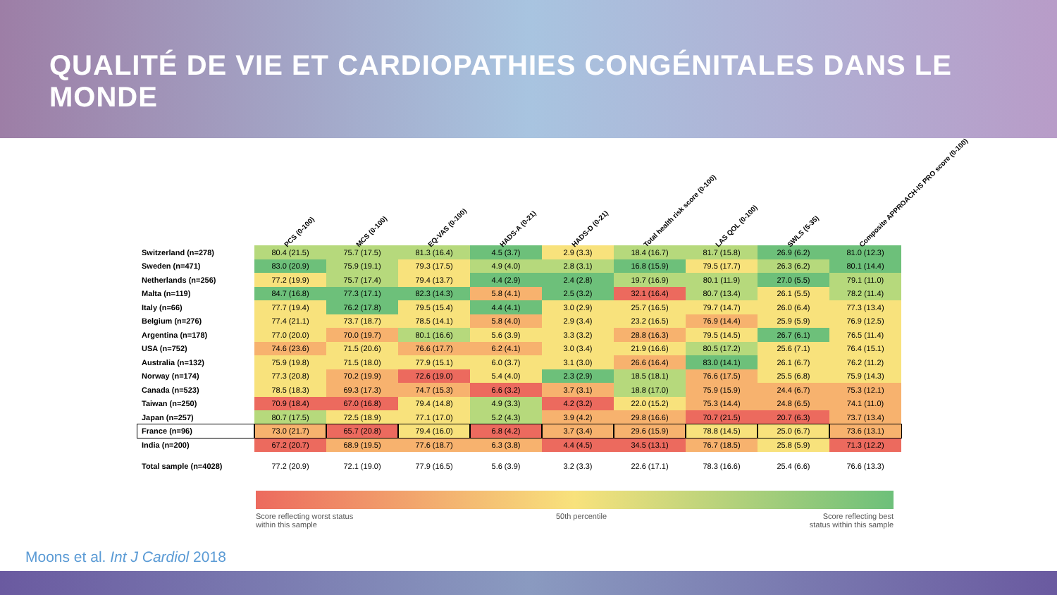QUALITÉ DE VIE ET CARDIOPATHIES CONGÉNITALES DANS LE MONDE
| | PCS (0-100) | MCS (0-100) | EQ-VAS (0-100) | HADS-A (0-21) | HADS-D (0-21) | Total health risk score (0-100) | LAS QOL (0-100) | SWLS (5-35) | Composite APPROACH-IS PRO score (0-100) |
| --- | --- | --- | --- | --- | --- | --- | --- | --- | --- |
| Switzerland (n=278) | 80.4 (21.5) | 75.7 (17.5) | 81.3 (16.4) | 4.5 (3.7) | 2.9 (3.3) | 18.4 (16.7) | 81.7 (15.8) | 26.9 (6.2) | 81.0 (12.3) |
| Sweden (n=471) | 83.0 (20.9) | 75.9 (19.1) | 79.3 (17.5) | 4.9 (4.0) | 2.8 (3.1) | 16.8 (15.9) | 79.5 (17.7) | 26.3 (6.2) | 80.1 (14.4) |
| Netherlands (n=256) | 77.2 (19.9) | 75.7 (17.4) | 79.4 (13.7) | 4.4 (2.9) | 2.4 (2.8) | 19.7 (16.9) | 80.1 (11.9) | 27.0 (5.5) | 79.1 (11.0) |
| Malta (n=119) | 84.7 (16.8) | 77.3 (17.1) | 82.3 (14.3) | 5.8 (4.1) | 2.5 (3.2) | 32.1 (16.4) | 80.7 (13.4) | 26.1 (5.5) | 78.2 (11.4) |
| Italy (n=66) | 77.7 (19.4) | 76.2 (17.8) | 79.5 (15.4) | 4.4 (4.1) | 3.0 (2.9) | 25.7 (16.5) | 79.7 (14.7) | 26.0 (6.4) | 77.3 (13.4) |
| Belgium (n=276) | 77.4 (21.1) | 73.7 (18.7) | 78.5 (14.1) | 5.8 (4.0) | 2.9 (3.4) | 23.2 (16.5) | 76.9 (14.4) | 25.9 (5.9) | 76.9 (12.5) |
| Argentina (n=178) | 77.0 (20.0) | 70.0 (19.7) | 80.1 (16.6) | 5.6 (3.9) | 3.3 (3.2) | 28.8 (16.3) | 79.5 (14.5) | 26.7 (6.1) | 76.5 (11.4) |
| USA (n=752) | 74.6 (23.6) | 71.5 (20.6) | 76.6 (17.7) | 6.2 (4.1) | 3.0 (3.4) | 21.9 (16.6) | 80.5 (17.2) | 25.6 (7.1) | 76.4 (15.1) |
| Australia (n=132) | 75.9 (19.8) | 71.5 (18.0) | 77.9 (15.1) | 6.0 (3.7) | 3.1 (3.0) | 26.6 (16.4) | 83.0 (14.1) | 26.1 (6.7) | 76.2 (11.2) |
| Norway (n=174) | 77.3 (20.8) | 70.2 (19.9) | 72.6 (19.0) | 5.4 (4.0) | 2.3 (2.9) | 18.5 (18.1) | 76.6 (17.5) | 25.5 (6.8) | 75.9 (14.3) |
| Canada (n=523) | 78.5 (18.3) | 69.3 (17.3) | 74.7 (15.3) | 6.6 (3.2) | 3.7 (3.1) | 18.8 (17.0) | 75.9 (15.9) | 24.4 (6.7) | 75.3 (12.1) |
| Taiwan (n=250) | 70.9 (18.4) | 67.0 (16.8) | 79.4 (14.8) | 4.9 (3.3) | 4.2 (3.2) | 22.0 (15.2) | 75.3 (14.4) | 24.8 (6.5) | 74.1 (11.0) |
| Japan (n=257) | 80.7 (17.5) | 72.5 (18.9) | 77.1 (17.0) | 5.2 (4.3) | 3.9 (4.2) | 29.8 (16.6) | 70.7 (21.5) | 20.7 (6.3) | 73.7 (13.4) |
| France (n=96) | 73.0 (21.7) | 65.7 (20.8) | 79.4 (16.0) | 6.8 (4.2) | 3.7 (3.4) | 29.6 (15.9) | 78.8 (14.5) | 25.0 (6.7) | 73.6 (13.1) |
| India (n=200) | 67.2 (20.7) | 68.9 (19.5) | 77.6 (18.7) | 6.3 (3.8) | 4.4 (4.5) | 34.5 (13.1) | 76.7 (18.5) | 25.8 (5.9) | 71.3 (12.2) |
| Total sample (n=4028) | 77.2 (20.9) | 72.1 (19.0) | 77.9 (16.5) | 5.6 (3.9) | 3.2 (3.3) | 22.6 (17.1) | 78.3 (16.6) | 25.4 (6.6) | 76.6 (13.3) |
Score reflecting worst status
within this sample 50th percentile Score reflecting best
status within this sample
Moons et al. Int J Cardiol 2018